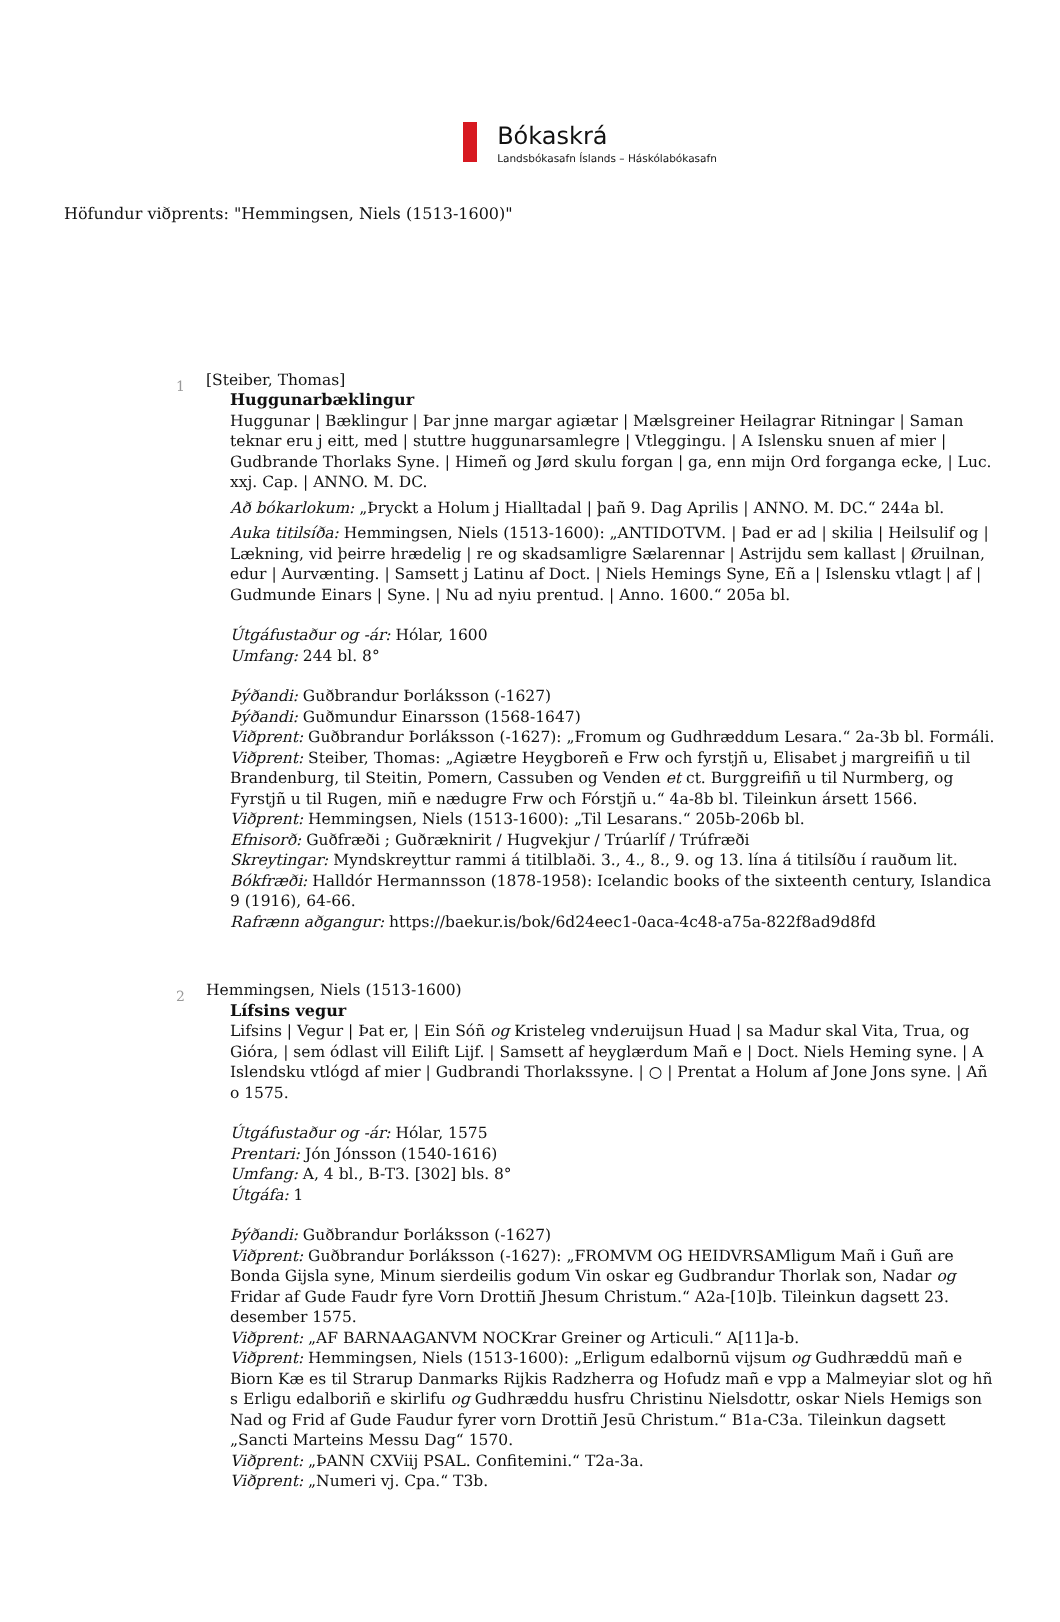Bókaskrá
Landsbókasafn Íslands – Háskólabókasafn
Höfundur viðprents: "Hemmingsen, Niels (1513-1600)"
1
[Steiber, Thomas]
Huggunarbæklingur
Huggunar | Bæklingur | Þar jnne margar agiætar | Mælsgreiner Heilagrar Ritningar | Saman teknar eru j eitt, med | stuttre huggunarsamlegre | Vtleggingu. | A Islensku snuen af mier | Gudbrande Thorlaks Syne. | Himeñ og Jørd skulu forgan | ga, enn mijn Ord forganga ecke, | Luc. xxj. Cap. | ANNO. M. DC.
Að bókarlokum: „Þryckt a Holum j Hialltadal | þañ 9. Dag Aprilis | ANNO. M. DC.“ 244a bl.
Auka titilsíða: Hemmingsen, Niels (1513-1600): „ANTIDOTVM. | Þad er ad | skilia | Heilsulif og | Lækning, vid þeirre hrædelig | re og skadsamligre Sælarennar | Astrijdu sem kallast | Øruilnan, edur | Aurvænting. | Samsett j Latinu af Doct. | Niels Hemings Syne, Eñ a | Islensku vtlagt | af | Gudmunde Einars | Syne. | Nu ad nyiu prentud. | Anno. 1600.“ 205a bl.
Útgáfustaður og -ár: Hólar, 1600
Umfang: 244 bl. 8°
Þýðandi: Guðbrandur Þorláksson (-1627)
Þýðandi: Guðmundur Einarsson (1568-1647)
Viðprent: Guðbrandur Þorláksson (-1627): „Fromum og Gudhræddum Lesara.“ 2a-3b bl. Formáli.
Viðprent: Steiber, Thomas: „Agiætre Heygboreñ e Frw och fyrstjñ u, Elisabet j margreifiñ u til Brandenburg, til Steitin, Pomern, Cassuben og Venden et ct. Burggreifiñ u til Nurmberg, og Fyrstjñ u til Rugen, miñ e nædugre Frw och Fórstjñ u.“ 4a-8b bl. Tileinkun ársett 1566.
Viðprent: Hemmingsen, Niels (1513-1600): „Til Lesarans.“ 205b-206b bl.
Efnisorð: Guðfræði ; Guðræknirit / Hugvekjur / Trúarlíf / Trúfræði
Skreytingar: Myndskreyttur rammi á titilblaði. 3., 4., 8., 9. og 13. lína á titilsíðu í rauðum lit.
Bókfræði: Halldór Hermannsson (1878-1958): Icelandic books of the sixteenth century, Islandica 9 (1916), 64-66.
Rafrænn aðgangur: https://baekur.is/bok/6d24eec1-0aca-4c48-a75a-822f8ad9d8fd
2
Hemmingsen, Niels (1513-1600)
Lífsins vegur
Lifsins | Vegur | Þat er, | Ein Sóñ og Kristeleg vnderuijsun Huad | sa Madur skal Vita, Trua, og Gióra, | sem ódlast vill Eilift Lijf. | Samsett af heyglærdum Mañ e | Doct. Niels Heming syne. | A Islendsku vtlógd af mier | Gudbrandi Thorlakssyne. | ○ | Prentat a Holum af Jone Jons syne. | Añ o 1575.
Útgáfustaður og -ár: Hólar, 1575
Prentari: Jón Jónsson (1540-1616)
Umfang: A, 4 bl., B-T3. [302] bls. 8°
Útgáfa: 1
Þýðandi: Guðbrandur Þorláksson (-1627)
Viðprent: Guðbrandur Þorláksson (-1627): „FROMVM OG HEIDVRSAMligum Mañ i Guñ are Bonda Gijsla syne, Minum sierdeilis godum Vin oskar eg Gudbrandur Thorlak son, Nadar og Fridar af Gude Faudr fyre Vorn Drottiñ Jhesum Christum.“ A2a-[10]b. Tileinkun dagsett 23. desember 1575.
Viðprent: „AF BARNAAGANVM NOCKrar Greiner og Articuli.“ A[11]a-b.
Viðprent: Hemmingsen, Niels (1513-1600): „Erligum edalbornū vijsum og Gudhræddū mañ e Biorn Kæ es til Strarup Danmarks Rijkis Radzherra og Hofudz mañ e vpp a Malmeyiar slot og hñ s Erligu edalboriñ e skirlifu og Gudhræddu husfru Christinu Nielsdottr, oskar Niels Hemigs son Nad og Frid af Gude Faudur fyrer vorn Drottiñ Jesū Christum.“ B1a-C3a. Tileinkun dagsett „Sancti Marteins Messu Dag“ 1570.
Viðprent: „ÞANN CXViij PSAL. Confitemini.“ T2a-3a.
Viðprent: „Numeri vj. Cpa.“ T3b.